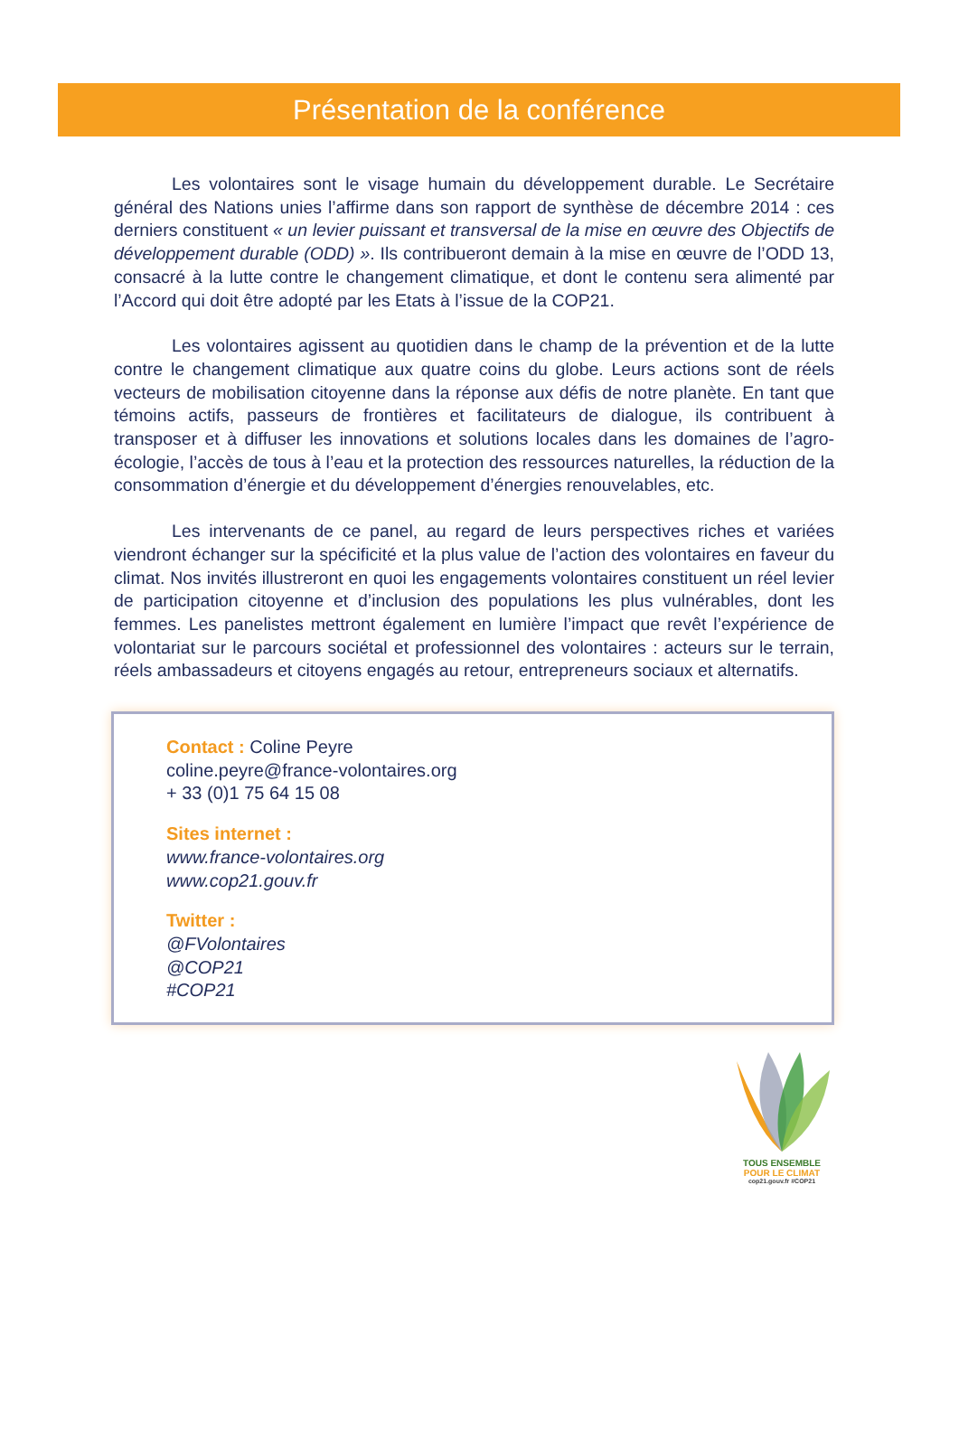Présentation de la conférence
Les volontaires sont le visage humain du développement durable. Le Secrétaire général des Nations unies l’affirme dans son rapport de synthèse de décembre 2014 : ces derniers constituent « un levier puissant et transversal de la mise en œuvre des Objectifs de développement durable (ODD) ». Ils contribueront demain à la mise en œuvre de l’ODD 13, consacré à la lutte contre le changement climatique, et dont le contenu sera alimenté par l’Accord qui doit être adopté par les Etats à l’issue de la COP21.
Les volontaires agissent au quotidien dans le champ de la prévention et de la lutte contre le changement climatique aux quatre coins du globe. Leurs actions sont de réels vecteurs de mobilisation citoyenne dans la réponse aux défis de notre planète. En tant que témoins actifs, passeurs de frontières et facilitateurs de dialogue, ils contribuent à transposer et à diffuser les innovations et solutions locales dans les domaines de l’agro-écologie, l’accès de tous à l’eau et la protection des ressources naturelles, la réduction de la consommation d’énergie et du développement d’énergies renouvelables, etc.
Les intervenants de ce panel, au regard de leurs perspectives riches et variées viendront échanger sur la spécificité et la plus value de l’action des volontaires en faveur du climat. Nos invités illustreront en quoi les engagements volontaires constituent un réel levier de participation citoyenne et d’inclusion des populations les plus vulnérables, dont les femmes. Les panelistes mettront également en lumière l’impact que revêt l’expérience de volontariat sur le parcours sociétal et professionnel des volontaires : acteurs sur le terrain, réels ambassadeurs et citoyens engagés au retour, entrepreneurs sociaux et alternatifs.
Contact : Coline Peyre
coline.peyre@france-volontaires.org
+ 33 (0)1 75 64 15 08
Sites internet :
www.france-volontaires.org
www.cop21.gouv.fr
Twitter :
@FVolontaires
@COP21
#COP21
TOUS ENSEMBLE
POUR LE CLIMAT
cop21.gouv.fr #COP21